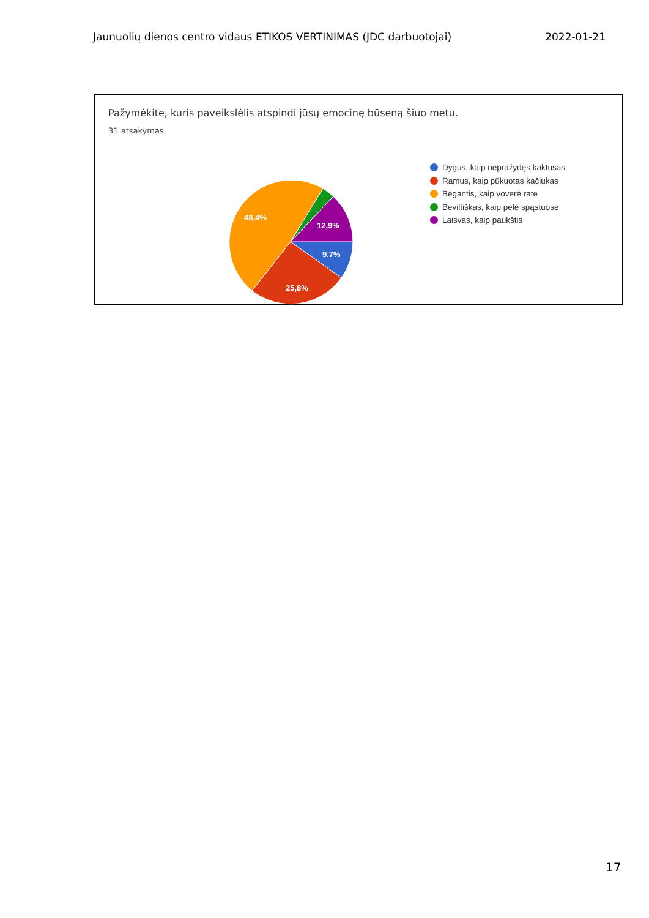Jaunuolių dienos centro vidaus ETIKOS VERTINIMAS (JDC darbuotojai) 2022-01-21
Pažymėkite, kuris paveikslėlis atspindi jūsų emocinę būseną šiuo metu.
31 atsakymas
9,7%
25,8%
48,4%
12,9%
Dygus, kaip nepražydęs kaktusas
Ramus, kaip pūkuotas kačiukas
Bėgantis, kaip voverė rate
Beviltiškas, kaip pelė spąstuose
Laisvas, kaip paukštis
17